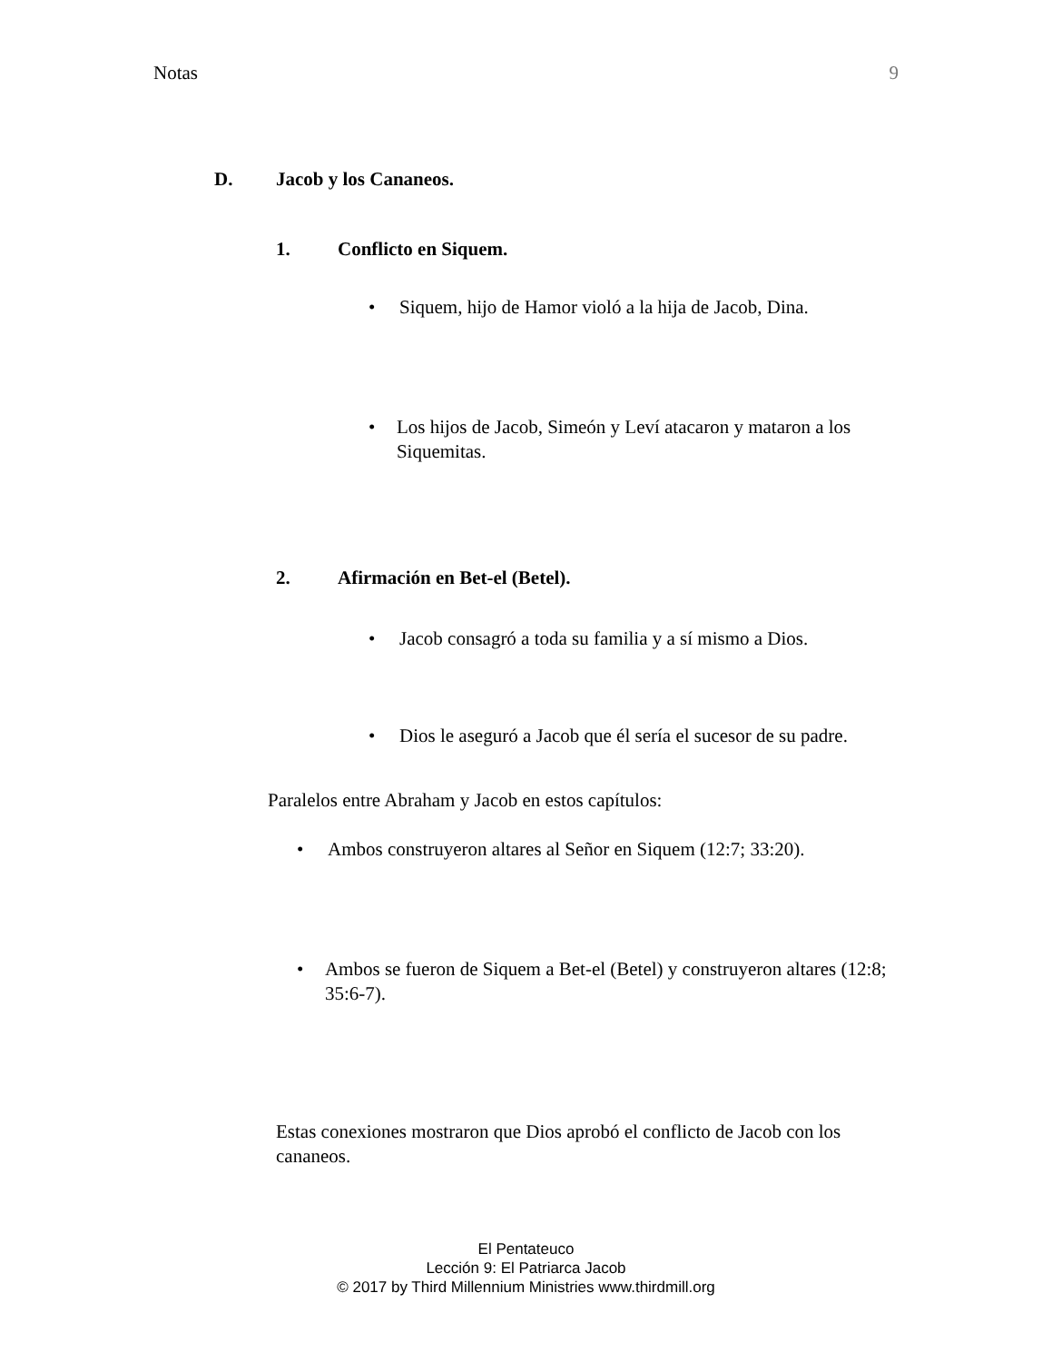Notas 9
D. Jacob y los Cananeos.
1. Conflicto en Siquem.
• Siquem, hijo de Hamor violó a la hija de Jacob, Dina.
• Los hijos de Jacob, Simeón y Leví atacaron y mataron a los Siquemitas.
2. Afirmación en Bet-el (Betel).
• Jacob consagró a toda su familia y a sí mismo a Dios.
• Dios le aseguró a Jacob que él sería el sucesor de su padre.
Paralelos entre Abraham y Jacob en estos capítulos:
• Ambos construyeron altares al Señor en Siquem (12:7; 33:20).
• Ambos se fueron de Siquem a Bet-el (Betel) y construyeron altares (12:8; 35:6-7).
Estas conexiones mostraron que Dios aprobó el conflicto de Jacob con los cananeos.
El Pentateuco
Lección 9: El Patriarca Jacob
© 2017 by Third Millennium Ministries www.thirdmill.org